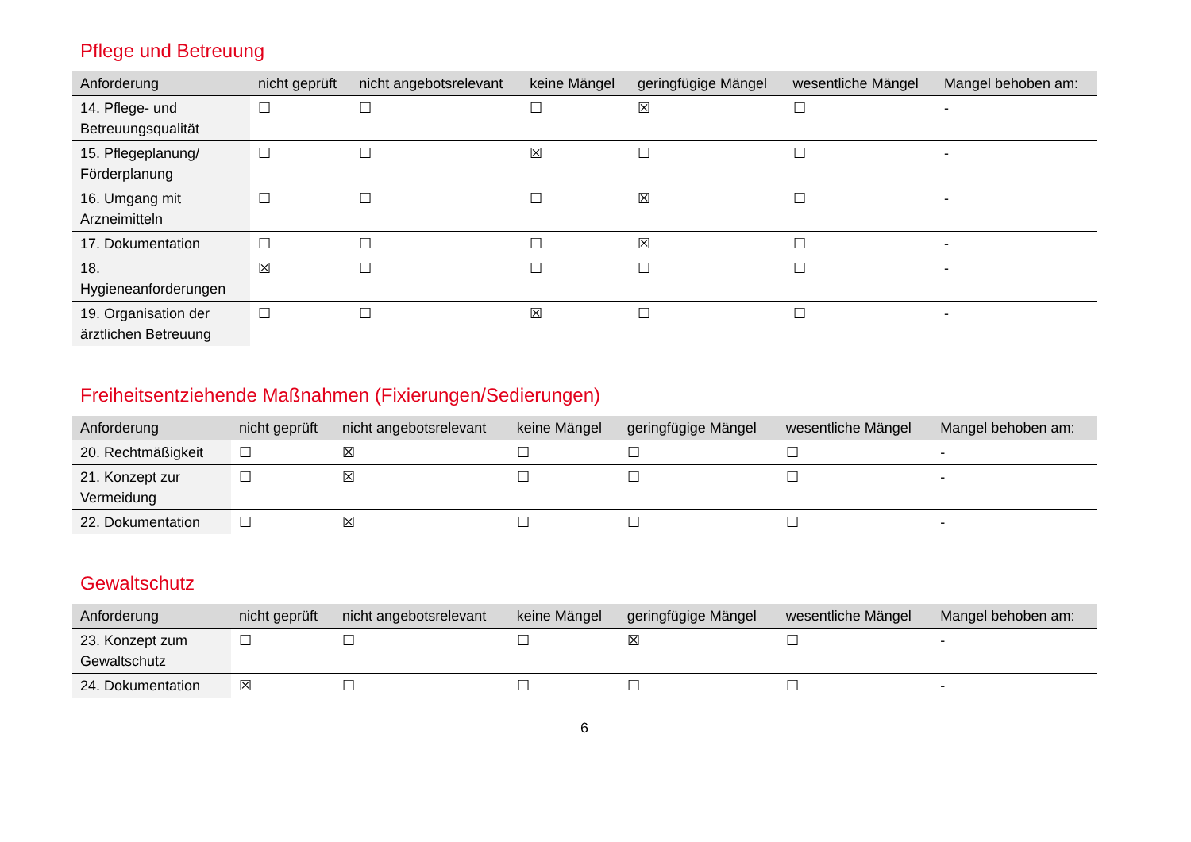Pflege und Betreuung
| Anforderung | nicht geprüft | nicht angebotsrelevant | keine Mängel | geringfügige Mängel | wesentliche Mängel | Mangel behoben am: |
| --- | --- | --- | --- | --- | --- | --- |
| 14. Pflege- und Betreuungsqualität | ☐ | ☐ | ☐ | ☒ | ☐ | - |
| 15. Pflegeplanung/ Förderplanung | ☐ | ☐ | ☒ | ☐ | ☐ | - |
| 16. Umgang mit Arzneimitteln | ☐ | ☐ | ☐ | ☒ | ☐ | - |
| 17. Dokumentation | ☐ | ☐ | ☐ | ☒ | ☐ | - |
| 18. Hygieneanforderungen | ☒ | ☐ | ☐ | ☐ | ☐ | - |
| 19. Organisation der ärztlichen Betreuung | ☐ | ☐ | ☒ | ☐ | ☐ | - |
Freiheitsentziehende Maßnahmen (Fixierungen/Sedierungen)
| Anforderung | nicht geprüft | nicht angebotsrelevant | keine Mängel | geringfügige Mängel | wesentliche Mängel | Mangel behoben am: |
| --- | --- | --- | --- | --- | --- | --- |
| 20. Rechtmäßigkeit | ☐ | ☒ | ☐ | ☐ | ☐ | - |
| 21. Konzept zur Vermeidung | ☐ | ☒ | ☐ | ☐ | ☐ | - |
| 22. Dokumentation | ☐ | ☒ | ☐ | ☐ | ☐ | - |
Gewaltschutz
| Anforderung | nicht geprüft | nicht angebotsrelevant | keine Mängel | geringfügige Mängel | wesentliche Mängel | Mangel behoben am: |
| --- | --- | --- | --- | --- | --- | --- |
| 23. Konzept zum Gewaltschutz | ☐ | ☐ | ☐ | ☒ | ☐ | - |
| 24. Dokumentation | ☒ | ☐ | ☐ | ☐ | ☐ | - |
6